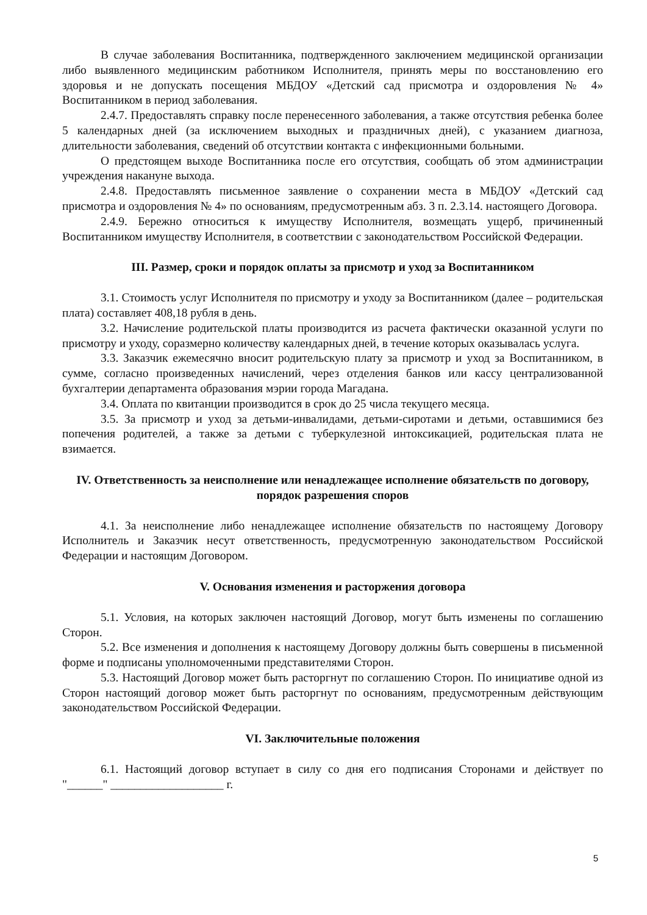В случае заболевания Воспитанника, подтвержденного заключением медицинской организации либо выявленного медицинским работником Исполнителя, принять меры по восстановлению его здоровья и не допускать посещения МБДОУ «Детский сад присмотра и оздоровления № 4» Воспитанником в период заболевания.
2.4.7. Предоставлять справку после перенесенного заболевания, а также отсутствия ребенка более 5 календарных дней (за исключением выходных и праздничных дней), с указанием диагноза, длительности заболевания, сведений об отсутствии контакта с инфекционными больными.
О предстоящем выходе Воспитанника после его отсутствия, сообщать об этом администрации учреждения накануне выхода.
2.4.8. Предоставлять письменное заявление о сохранении места в МБДОУ «Детский сад присмотра и оздоровления № 4» по основаниям, предусмотренным абз. 3 п. 2.3.14. настоящего Договора.
2.4.9. Бережно относиться к имуществу Исполнителя, возмещать ущерб, причиненный Воспитанником имуществу Исполнителя, в соответствии с законодательством Российской Федерации.
III. Размер, сроки и порядок оплаты за присмотр и уход за Воспитанником
3.1. Стоимость услуг Исполнителя по присмотру и уходу за Воспитанником (далее – родительская плата) составляет 408,18 рубля в день.
3.2. Начисление родительской платы производится из расчета фактически оказанной услуги по присмотру и уходу, соразмерно количеству календарных дней, в течение которых оказывалась услуга.
3.3. Заказчик ежемесячно вносит родительскую плату за присмотр и уход за Воспитанником, в сумме, согласно произведенных начислений, через отделения банков или кассу централизованной бухгалтерии департамента образования мэрии города Магадана.
3.4. Оплата по квитанции производится в срок до 25 числа текущего месяца.
3.5. За присмотр и уход за детьми-инвалидами, детьми-сиротами и детьми, оставшимися без попечения родителей, а также за детьми с туберкулезной интоксикацией, родительская плата не взимается.
IV. Ответственность за неисполнение или ненадлежащее исполнение обязательств по договору, порядок разрешения споров
4.1. За неисполнение либо ненадлежащее исполнение обязательств по настоящему Договору Исполнитель и Заказчик несут ответственность, предусмотренную законодательством Российской Федерации и настоящим Договором.
V. Основания изменения и расторжения договора
5.1. Условия, на которых заключен настоящий Договор, могут быть изменены по соглашению Сторон.
5.2. Все изменения и дополнения к настоящему Договору должны быть совершены в письменной форме и подписаны уполномоченными представителями Сторон.
5.3. Настоящий Договор может быть расторгнут по соглашению Сторон. По инициативе одной из Сторон настоящий договор может быть расторгнут по основаниям, предусмотренным действующим законодательством Российской Федерации.
VI. Заключительные положения
6.1. Настоящий договор вступает в силу со дня его подписания Сторонами и действует по "______" ___________________ г.
5